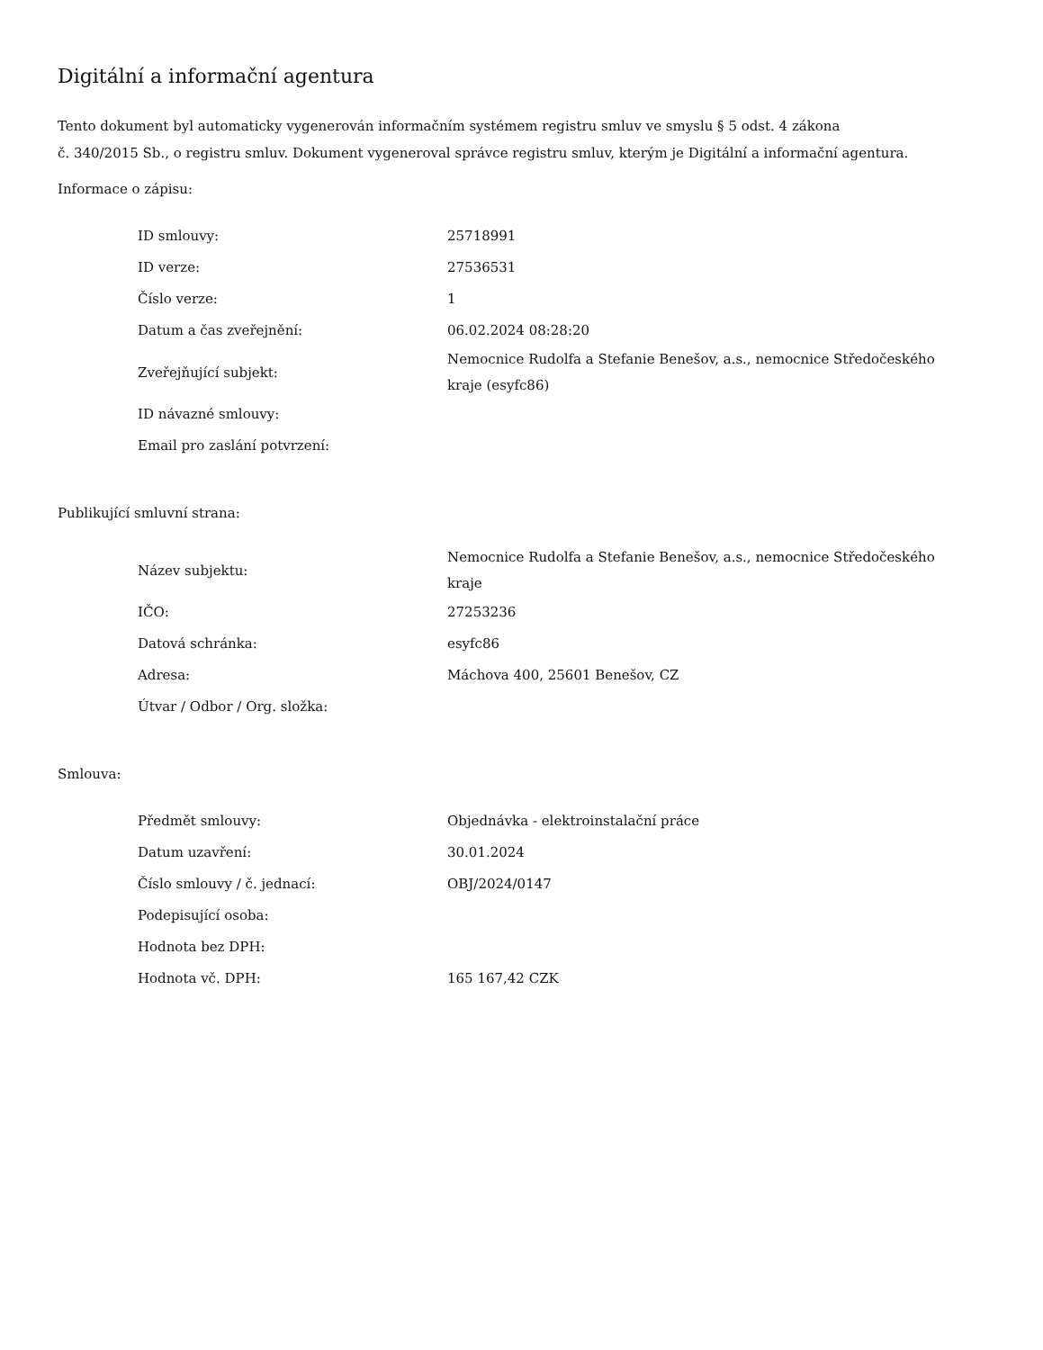Digitální a informační agentura
Tento dokument byl automaticky vygenerován informačním systémem registru smluv ve smyslu § 5 odst. 4 zákona
č. 340/2015 Sb., o registru smluv. Dokument vygeneroval správce registru smluv, kterým je Digitální a informační agentura.
Informace o zápisu:
| ID smlouvy: | 25718991 |
| ID verze: | 27536531 |
| Číslo verze: | 1 |
| Datum a čas zveřejnění: | 06.02.2024 08:28:20 |
| Zveřejňující subjekt: | Nemocnice Rudolfa a Stefanie Benešov, a.s., nemocnice Středočeského kraje (esyfc86) |
| ID návazné smlouvy: | |
| Email pro zaslání potvrzení: | |
Publikující smluvní strana:
| Název subjektu: | Nemocnice Rudolfa a Stefanie Benešov, a.s., nemocnice Středočeského kraje |
| IČO: | 27253236 |
| Datová schránka: | esyfc86 |
| Adresa: | Máchova 400, 25601 Benešov, CZ |
| Útvar / Odbor / Org. složka: | |
Smlouva:
| Předmět smlouvy: | Objednávka - elektroinstalační práce |
| Datum uzavření: | 30.01.2024 |
| Číslo smlouvy / č. jednací: | OBJ/2024/0147 |
| Podepisující osoba: | |
| Hodnota bez DPH: | |
| Hodnota vč. DPH: | 165 167,42 CZK |